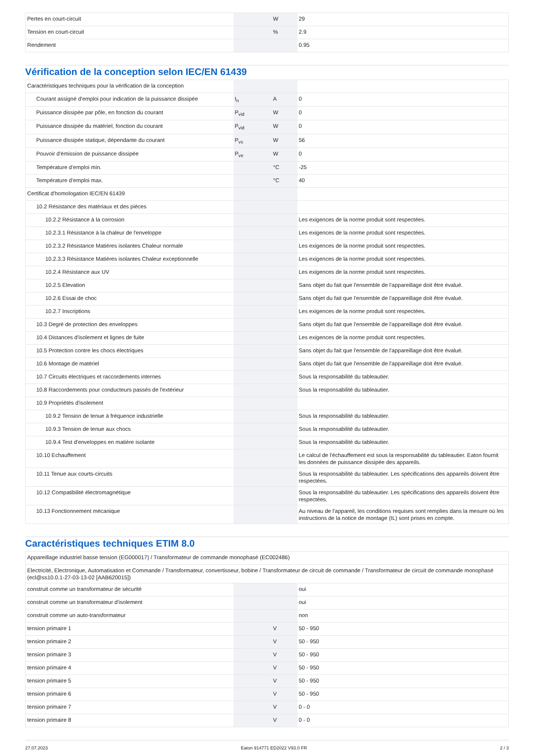| Pertes en court-circuit | | W | 29 |
| Tension en court-circuit | | % | 2.9 |
| Rendement | | | 0.95 |
Vérification de la conception selon IEC/EN 61439
| Caractéristiques techniques pour la vérification de la conception | | | |
| Courant assigné d'emploi pour indication de la puissance dissipée | I<sub>n</sub> | A | 0 |
| Puissance dissipée par pôle, en fonction du courant | P<sub>vid</sub> | W | 0 |
| Puissance dissipée du matériel, fonction du courant | P<sub>vid</sub> | W | 0 |
| Puissance dissipée statique, dépendante du courant | P<sub>vs</sub> | W | 56 |
| Pouvoir d'émission de puissance dissipée | P<sub>ve</sub> | W | 0 |
| Température d’emploi min. | | °C | -25 |
| Température d’emploi max. | | °C | 40 |
| Certificat d'homologation IEC/EN 61439 | | | |
| 10.2 Résistance des matériaux et des pièces | | | |
| 10.2.2 Résistance à la corrosion | | | Les exigences de la norme produit sont respectées. |
| 10.2.3.1 Résistance à la chaleur de l'enveloppe | | | Les exigences de la norme produit sont respectées. |
| 10.2.3.2 Résistance Matières isolantes Chaleur normale | | | Les exigences de la norme produit sont respectées. |
| 10.2.3.3 Résistance Matières isolantes Chaleur exceptionnelle | | | Les exigences de la norme produit sont respectées. |
| 10.2.4 Résistance aux UV | | | Les exigences de la norme produit sont respectées. |
| 10.2.5 Elevation | | | Sans objet du fait que l'ensemble de l'appareillage doit être évalué. |
| 10.2.6 Essai de choc | | | Sans objet du fait que l'ensemble de l'appareillage doit être évalué. |
| 10.2.7 Inscriptions | | | Les exigences de la norme produit sont respectées. |
| 10.3 Degré de protection des enveloppes | | | Sans objet du fait que l'ensemble de l'appareillage doit être évalué. |
| 10.4 Distances d'isolement et lignes de fuite | | | Les exigences de la norme produit sont respectées. |
| 10.5 Protection contre les chocs électriques | | | Sans objet du fait que l'ensemble de l'appareillage doit être évalué. |
| 10.6 Montage de matériel | | | Sans objet du fait que l'ensemble de l'appareillage doit être évalué. |
| 10.7 Circuits électriques et raccordements internes | | | Sous la responsabilité du tableautier. |
| 10.8 Raccordements pour conducteurs passés de l'extérieur | | | Sous la responsabilité du tableautier. |
| 10.9 Propriétés d'isolement | | | |
| 10.9.2 Tension de tenue à fréquence industrielle | | | Sous la responsabilité du tableautier. |
| 10.9.3 Tension de tenue aux chocs | | | Sous la responsabilité du tableautier. |
| 10.9.4 Test d'enveloppes en matière isolante | | | Sous la responsabilité du tableautier. |
| 10.10 Echauffement | | | Le calcul de l'échauffement est sous la responsabilité du tableautier. Eaton fournit les données de puissance dissipée des appareils. |
| 10.11 Tenue aux courts-circuits | | | Sous la responsabilité du tableautier. Les spécifications des appareils doivent être respectées. |
| 10.12 Compatibilité électromagnétique | | | Sous la responsabilité du tableautier. Les spécifications des appareils doivent être respectées. |
| 10.13 Fonctionnement mécanique | | | Au niveau de l'appareil, les conditions requises sont remplies dans la mesure où les instructions de la notice de montage (IL) sont prises en compte. |
Caractéristiques techniques ETIM 8.0
| Appareillage industriel basse tension (EG000017) / Transformateur de commande monophasé (EC002486) | | | |
| Electricité, Electronique, Automatisation et Commande / Transformateur, convertisseur, bobine / Transformateur de circuit de commande / Transformateur de circuit de commande monophasé (ecl@ss10.0.1-27-03-13-02 [AAB620015]) | | | |
| construit comme un transformateur de sécurité | | | oui |
| construit comme un transformateur d'isolement | | | oui |
| construit comme un auto-transformateur | | | non |
| tension primaire 1 | | V | 50 - 950 |
| tension primaire 2 | | V | 50 - 950 |
| tension primaire 3 | | V | 50 - 950 |
| tension primaire 4 | | V | 50 - 950 |
| tension primaire 5 | | V | 50 - 950 |
| tension primaire 6 | | V | 50 - 950 |
| tension primaire 7 | | V | 0 - 0 |
| tension primaire 8 | | V | 0 - 0 |
27.07.2023 Eaton 914771 ED2022 V93.0 FR 2 / 3